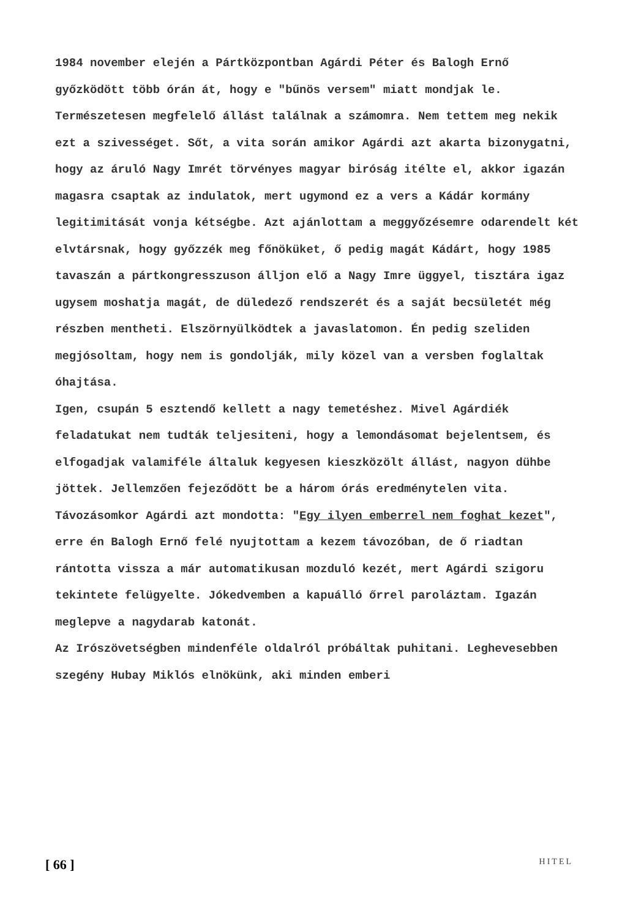1984 november elején a Pártközpontban Agárdi Péter és Balogh Ernő győzködött több órán át, hogy e "bűnös versem" miatt mondjak le. Természetesen megfelelő állást találnak a számomra. Nem tettem meg nekik ezt a szivességet. Sőt, a vita során amikor Agárdi azt akarta bizonygatni, hogy az áruló Nagy Imrét törvényes magyar biróság itélte el, akkor igazán magasra csaptak az indulatok, mert ugymond ez a vers a Kádár kormány legitimitását vonja kétségbe. Azt ajánlottam a meggyőzésemre odarendelt két elvtársnak, hogy győzzék meg főnöküket, ő pedig magát Kádárt, hogy 1985 tavaszán a pártkongresszuson álljon elő a Nagy Imre üggyel, tisztára igaz ugysem moshatja magát, de düledező rendszerét és a saját becsületét még részben mentheti. Elszörnyülködtek a javaslatomon. Én pedig szeliden megjósoltam, hogy nem is gondolják, mily közel van a versben foglaltak óhajtása.
Igen, csupán 5 esztendő kellett a nagy temetéshez. Mivel Agárdiék feladatukat nem tudták teljesiteni, hogy a lemondásomat bejelentsem, és elfogadjak valamiféle általuk kegyesen kiesz­közölt állást, nagyon dühbe jöttek. Jellemzően fejeződött be a három órás eredménytelen vita. Távozásomkor Agárdi azt mondotta: "Egy ilyen emberrel nem foghat kezet", erre én Balogh Ernő felé nyujtottam a kezem távozóban, de ő riadtan rántotta vissza a már automatikusan mozduló kezét, mert Agárdi szigoru tekintete felügyelte. Jókedvemben a kapuálló őrrel paroláztam. Igazán meglepve a nagydarab katonát.
Az Irószövetségben mindenféle oldalról próbáltak puhitani. Leghevesebben szegény Hubay Miklós elnökünk, aki minden emberi
[ 66 ] HITEL